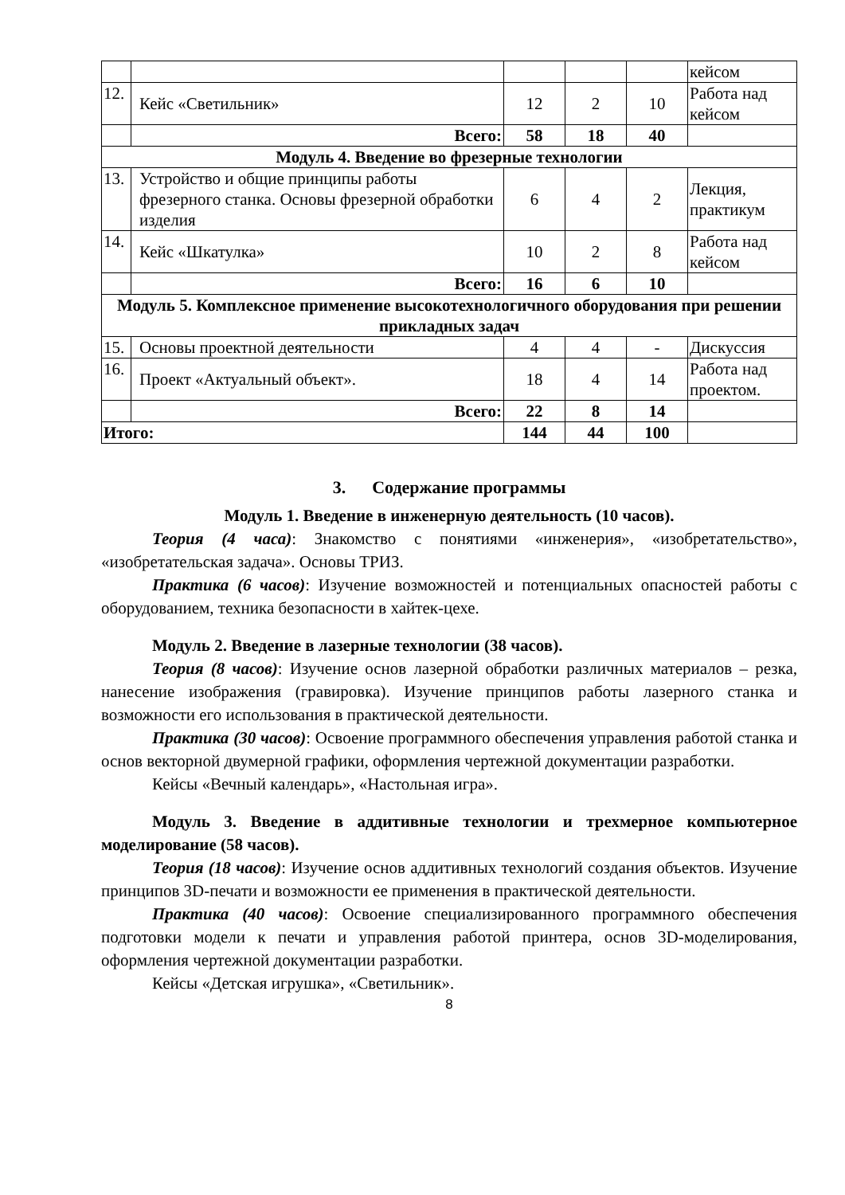| | | | | | кейсом |
| 12. | Кейс «Светильник» | 12 | 2 | 10 | Работа над кейсом |
| | Всего: | 58 | 18 | 40 | |
| Модуль 4. Введение во фрезерные технологии | | | | | |
| 13. | Устройство и общие принципы работы фрезерного станка. Основы фрезерной обработки изделия | 6 | 4 | 2 | Лекция, практикум |
| 14. | Кейс «Шкатулка» | 10 | 2 | 8 | Работа над кейсом |
| | Всего: | 16 | 6 | 10 | |
| Модуль 5. Комплексное применение высокотехнологичного оборудования при решении прикладных задач | | | | | |
| 15. | Основы проектной деятельности | 4 | 4 | - | Дискуссия |
| 16. | Проект «Актуальный объект». | 18 | 4 | 14 | Работа над проектом. |
| | Всего: | 22 | 8 | 14 | |
| Итого: | | 144 | 44 | 100 | |
3. Содержание программы
Модуль 1. Введение в инженерную деятельность (10 часов).
Теория (4 часа): Знакомство с понятиями «инженерия», «изобретательство», «изобретательская задача». Основы ТРИЗ.
Практика (6 часов): Изучение возможностей и потенциальных опасностей работы с оборудованием, техника безопасности в хайтек-цехе.
Модуль 2. Введение в лазерные технологии (38 часов).
Теория (8 часов): Изучение основ лазерной обработки различных материалов – резка, нанесение изображения (гравировка). Изучение принципов работы лазерного станка и возможности его использования в практической деятельности.
Практика (30 часов): Освоение программного обеспечения управления работой станка и основ векторной двумерной графики, оформления чертежной документации разработки.
Кейсы «Вечный календарь», «Настольная игра».
Модуль 3. Введение в аддитивные технологии и трехмерное компьютерное моделирование (58 часов).
Теория (18 часов): Изучение основ аддитивных технологий создания объектов. Изучение принципов 3D-печати и возможности ее применения в практической деятельности.
Практика (40 часов): Освоение специализированного программного обеспечения подготовки модели к печати и управления работой принтера, основ 3D-моделирования, оформления чертежной документации разработки.
Кейсы «Детская игрушка», «Светильник».
8